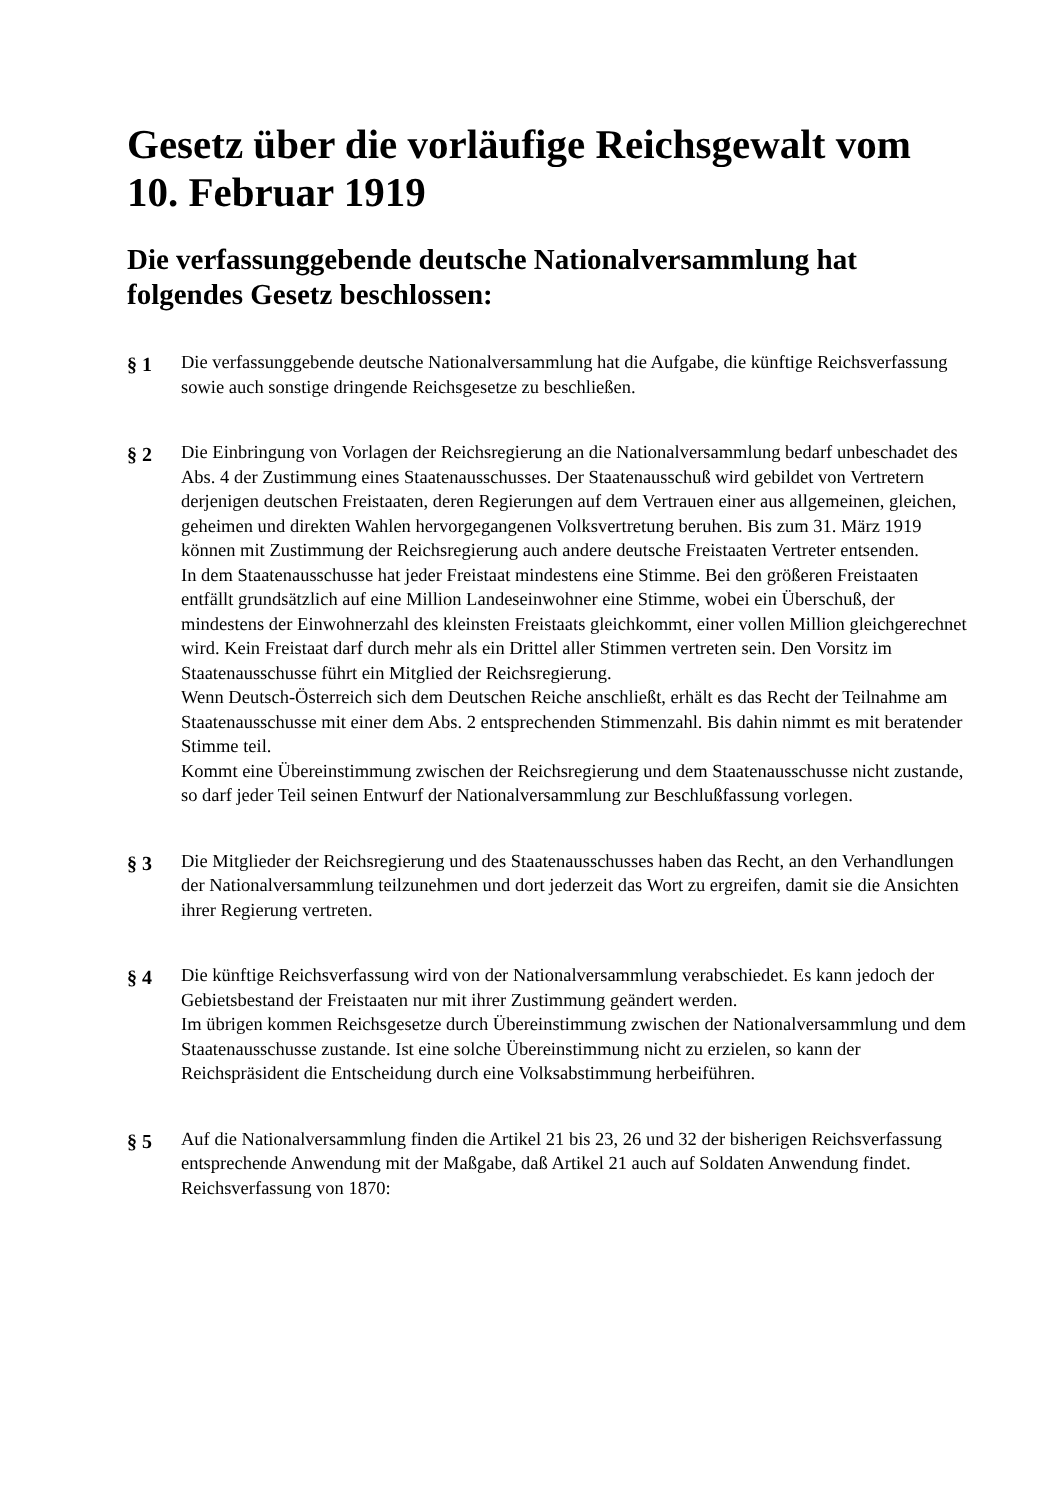Gesetz über die vorläufige Reichsgewalt vom 10. Februar 1919
Die verfassunggebende deutsche Nationalversammlung hat folgendes Gesetz beschlossen:
§ 1 Die verfassunggebende deutsche Nationalversammlung hat die Aufgabe, die künftige Reichsverfassung sowie auch sonstige dringende Reichsgesetze zu beschließen.
§ 2 Die Einbringung von Vorlagen der Reichsregierung an die Nationalversammlung bedarf unbeschadet des Abs. 4 der Zustimmung eines Staatenausschusses. Der Staatenausschuß wird gebildet von Vertretern derjenigen deutschen Freistaaten, deren Regierungen auf dem Vertrauen einer aus allgemeinen, gleichen, geheimen und direkten Wahlen hervorgegangenen Volksvertretung beruhen. Bis zum 31. März 1919 können mit Zustimmung der Reichsregierung auch andere deutsche Freistaaten Vertreter entsenden.
In dem Staatenausschusse hat jeder Freistaat mindestens eine Stimme. Bei den größeren Freistaaten entfällt grundsätzlich auf eine Million Landeseinwohner eine Stimme, wobei ein Überschuß, der mindestens der Einwohnerzahl des kleinsten Freistaats gleichkommt, einer vollen Million gleichgerechnet wird. Kein Freistaat darf durch mehr als ein Drittel aller Stimmen vertreten sein. Den Vorsitz im Staatenausschusse führt ein Mitglied der Reichsregierung.
Wenn Deutsch-Österreich sich dem Deutschen Reiche anschließt, erhält es das Recht der Teilnahme am Staatenausschusse mit einer dem Abs. 2 entsprechenden Stimmenzahl. Bis dahin nimmt es mit beratender Stimme teil.
Kommt eine Übereinstimmung zwischen der Reichsregierung und dem Staatenausschusse nicht zustande, so darf jeder Teil seinen Entwurf der Nationalversammlung zur Beschlußfassung vorlegen.
§ 3 Die Mitglieder der Reichsregierung und des Staatenausschusses haben das Recht, an den Verhandlungen der Nationalversammlung teilzunehmen und dort jederzeit das Wort zu ergreifen, damit sie die Ansichten ihrer Regierung vertreten.
§ 4 Die künftige Reichsverfassung wird von der Nationalversammlung verabschiedet. Es kann jedoch der Gebietsbestand der Freistaaten nur mit ihrer Zustimmung geändert werden.
Im übrigen kommen Reichsgesetze durch Übereinstimmung zwischen der Nationalversammlung und dem Staatenausschusse zustande. Ist eine solche Übereinstimmung nicht zu erzielen, so kann der Reichspräsident die Entscheidung durch eine Volksabstimmung herbeiführen.
§ 5 Auf die Nationalversammlung finden die Artikel 21 bis 23, 26 und 32 der bisherigen Reichsverfassung entsprechende Anwendung mit der Maßgabe, daß Artikel 21 auch auf Soldaten Anwendung findet.
Reichsverfassung von 1870: